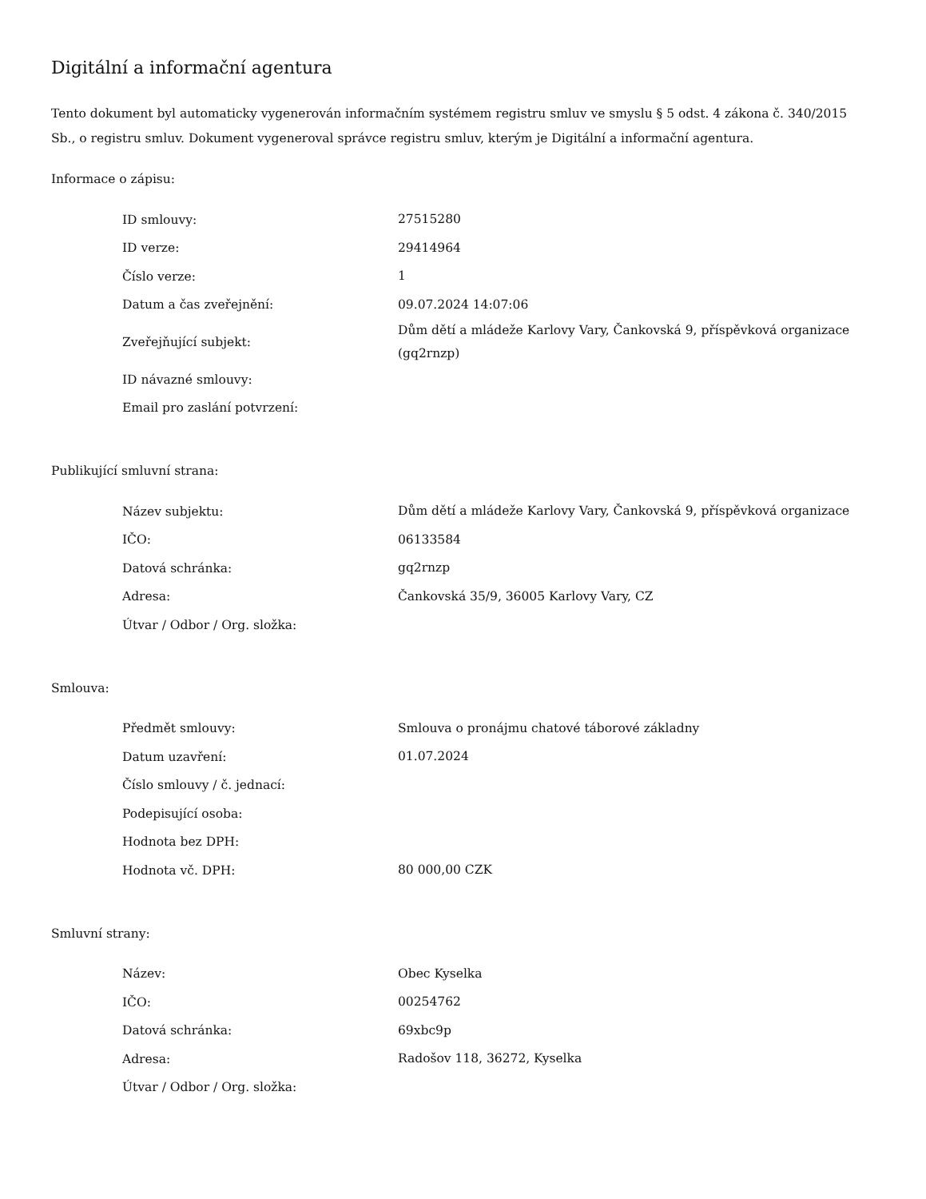Digitální a informační agentura
Tento dokument byl automaticky vygenerován informačním systémem registru smluv ve smyslu § 5 odst. 4 zákona č. 340/2015 Sb., o registru smluv. Dokument vygeneroval správce registru smluv, kterým je Digitální a informační agentura.
Informace o zápisu:
| ID smlouvy: | 27515280 |
| ID verze: | 29414964 |
| Číslo verze: | 1 |
| Datum a čas zveřejnění: | 09.07.2024 14:07:06 |
| Zveřejňující subjekt: | Dům dětí a mládeže Karlovy Vary, Čankovská 9, příspěvková organizace (gq2rnzp) |
| ID návazné smlouvy: | |
| Email pro zaslání potvrzení: | |
Publikující smluvní strana:
| Název subjektu: | Dům dětí a mládeže Karlovy Vary, Čankovská 9, příspěvková organizace |
| IČO: | 06133584 |
| Datová schránka: | gq2rnzp |
| Adresa: | Čankovská 35/9, 36005 Karlovy Vary, CZ |
| Útvar / Odbor / Org. složka: | |
Smlouva:
| Předmět smlouvy: | Smlouva o pronájmu chatové táborové základny |
| Datum uzavření: | 01.07.2024 |
| Číslo smlouvy / č. jednací: | |
| Podepisující osoba: | |
| Hodnota bez DPH: | |
| Hodnota vč. DPH: | 80 000,00 CZK |
Smluvní strany:
| Název: | Obec Kyselka |
| IČO: | 00254762 |
| Datová schránka: | 69xbc9p |
| Adresa: | Radošov 118, 36272, Kyselka |
| Útvar / Odbor / Org. složka: | |